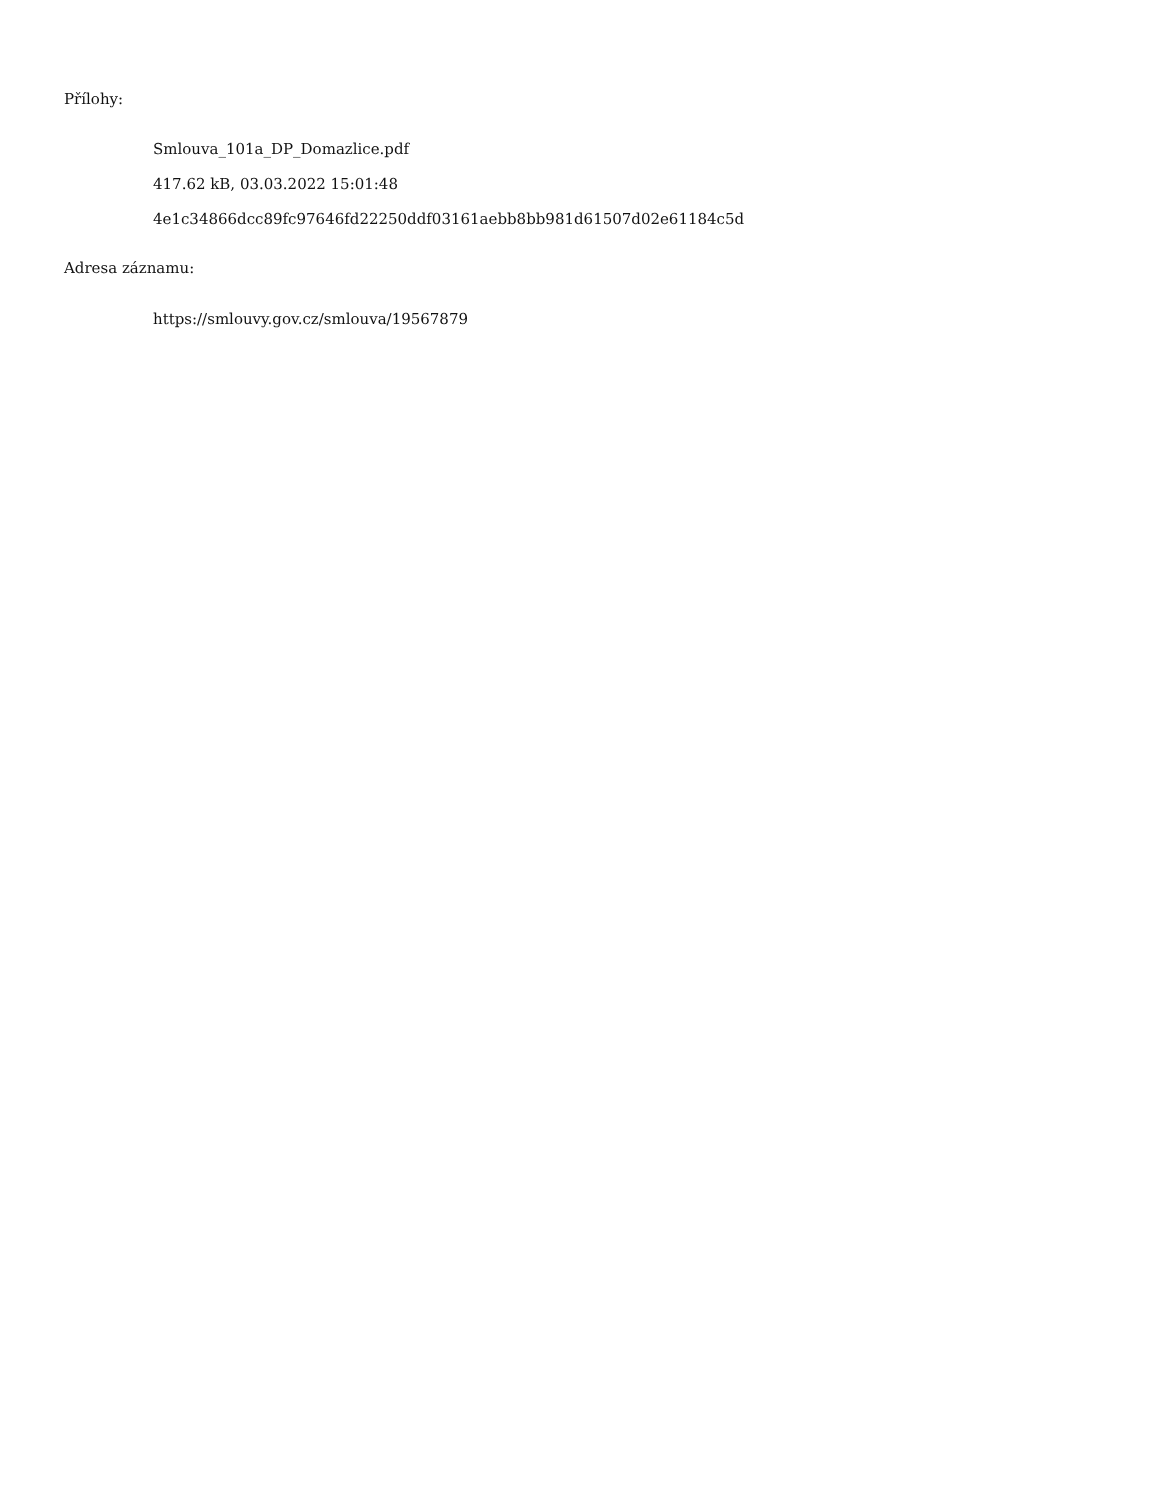Přílohy:
Smlouva_101a_DP_Domazlice.pdf
417.62 kB, 03.03.2022 15:01:48
4e1c34866dcc89fc97646fd22250ddf03161aebb8bb981d61507d02e61184c5d
Adresa záznamu:
https://smlouvy.gov.cz/smlouva/19567879